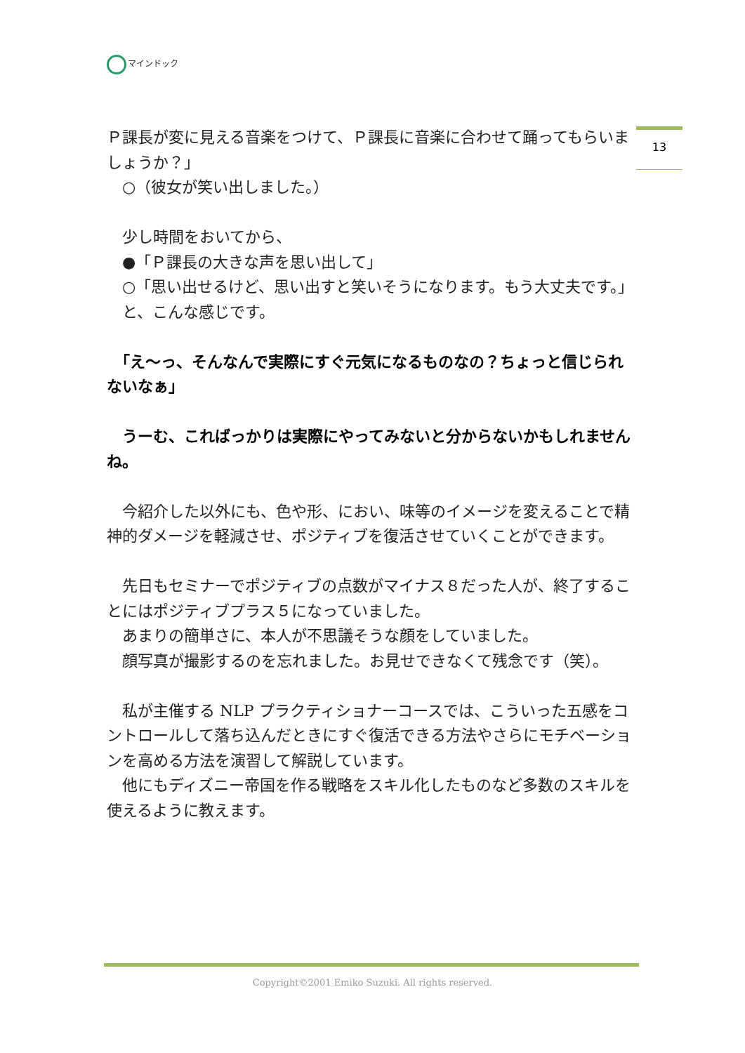マインドック
13
Ｐ課長が変に見える音楽をつけて、Ｐ課長に音楽に合わせて踊ってもらいましょうか？」
　○（彼女が笑い出しました。）
　少し時間をおいてから、
　●「Ｐ課長の大きな声を思い出して」
　○「思い出せるけど、思い出すと笑いそうになります。もう大丈夫です。」
　と、こんな感じです。
　「え〜っ、そんなんで実際にすぐ元気になるものなの？ちょっと信じられないなぁ」
　うーむ、こればっかりは実際にやってみないと分からないかもしれませんね。
　今紹介した以外にも、色や形、におい、味等のイメージを変えることで精神的ダメージを軽減させ、ポジティブを復活させていくことができます。
　先日もセミナーでポジティブの点数がマイナス８だった人が、終了することにはポジティブプラス５になっていました。
　あまりの簡単さに、本人が不思議そうな顔をしていました。
　顔写真が撮影するのを忘れました。お見せできなくて残念です（笑）。
　私が主催する NLP プラクティショナーコースでは、こういった五感をコントロールして落ち込んだときにすぐ復活できる方法やさらにモチベーションを高める方法を演習して解説しています。
　他にもディズニー帝国を作る戦略をスキル化したものなど多数のスキルを使えるように教えます。
Copyright©2001 Emiko Suzuki. All rights reserved.